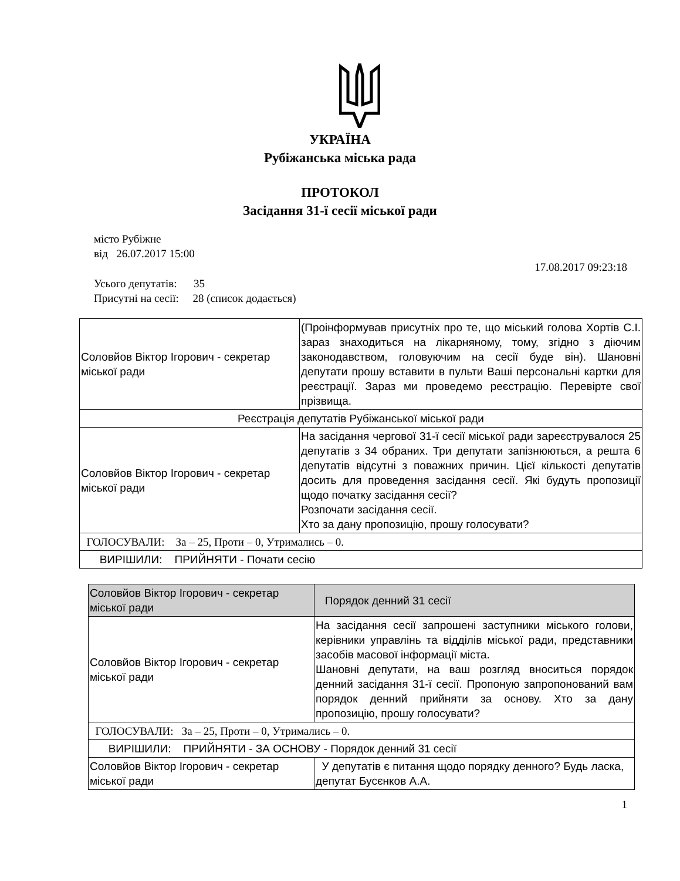УКРАЇНА
Рубіжанська міська рада
ПРОТОКОЛ
Засідання 31-ї сесії міської ради
місто Рубіжне
від 26.07.2017 15:00
17.08.2017 09:23:18
Усього депутатів: 35
Присутні на сесії: 28 (список додається)
| Соловйов Віктор Ігорович - секретар міської ради | (Проінформував присутніх про те, що міський голова Хортів С.І. зараз знаходиться на лікарняному, тому, згідно з діючим законодавством, головуючим на сесії буде він). Шановні депутати прошу вставити в пульти Ваші персональні картки для реєстрації. Зараз ми проведемо реєстрацію. Перевірте свої прізвища. |
| Реєстрація депутатів Рубіжанської міської ради | |
| Соловйов Віктор Ігорович - секретар міської ради | На засідання чергової 31-ї сесії міської ради зареєструвалося 25 депутатів з 34 обраних. Три депутати запізнюються, а решта 6 депутатів відсутні з поважних причин. Цієї кількості депутатів досить для проведення засідання сесії. Які будуть пропозиції щодо початку засідання сесії? Розпочати засідання сесії. Хто за дану пропозицію, прошу голосувати? |
| ГОЛОСУВАЛИ: За – 25, Проти – 0, Утримались – 0. | |
| ВИРІШИЛИ: ПРИЙНЯТИ - Почати сесію | |
| Соловйов Віктор Ігорович - секретар міської ради | Порядок денний 31 сесії |
| Соловйов Віктор Ігорович - секретар міської ради | На засідання сесії запрошені заступники міського голови, керівники управлінь та відділів міської ради, представники засобів масової інформації міста. Шановні депутати, на ваш розгляд вноситься порядок денний засідання 31-ї сесії. Пропоную запропонований вам порядок денний прийняти за основу. Хто за дану пропозицію, прошу голосувати? |
| ГОЛОСУВАЛИ: За – 25, Проти – 0, Утримались – 0. | |
| ВИРІШИЛИ: ПРИЙНЯТИ - ЗА ОСНОВУ - Порядок денний 31 сесії | |
| Соловйов Віктор Ігорович - секретар міської ради | У депутатів є питання щодо порядку денного? Будь ласка, депутат Бусєнков А.А. |
1